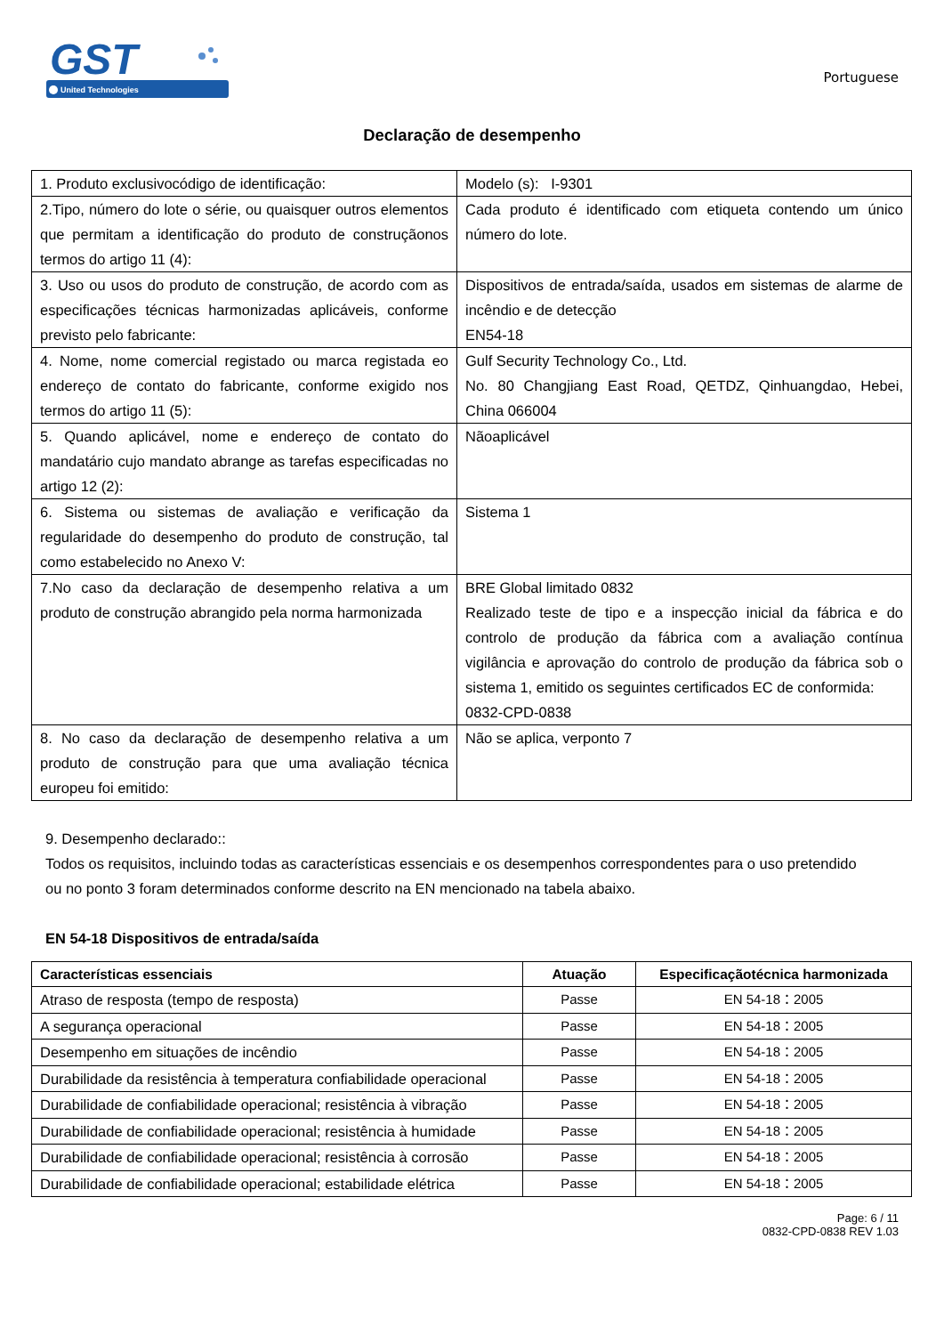GST
United Technologies
Portuguese
Declaração de desempenho
| 1. Produto exclusivocódigo de identificação: | Modelo (s): I-9301 |
| 2.Tipo, número do lote o série, ou quaisquer outros elementos que permitam a identificação do produto de construçãonos termos do artigo 11 (4): | Cada produto é identificado com etiqueta contendo um único número do lote. |
| 3. Uso ou usos do produto de construção, de acordo com as especificações técnicas harmonizadas aplicáveis, conforme previsto pelo fabricante: | Dispositivos de entrada/saída, usados em sistemas de alarme de incêndio e de detecção EN54-18 |
| 4. Nome, nome comercial registado ou marca registada eo endereço de contato do fabricante, conforme exigido nos termos do artigo 11 (5): | Gulf Security Technology Co., Ltd. No. 80 Changjiang East Road, QETDZ, Qinhuangdao, Hebei, China 066004 |
| 5. Quando aplicável, nome e endereço de contato do mandatário cujo mandato abrange as tarefas especificadas no artigo 12 (2): | Nãoaplicável |
| 6. Sistema ou sistemas de avaliação e verificação da regularidade do desempenho do produto de construção, tal como estabelecido no Anexo V: | Sistema 1 |
| 7.No caso da declaração de desempenho relativa a um produto de construção abrangido pela norma harmonizada | BRE Global limitado 0832 Realizado teste de tipo e a inspecção inicial da fábrica e do controlo de produção da fábrica com a avaliação contínua vigilância e aprovação do controlo de produção da fábrica sob o sistema 1, emitido os seguintes certificados EC de conformida: 0832-CPD-0838 |
| 8. No caso da declaração de desempenho relativa a um produto de construção para que uma avaliação técnica europeu foi emitido: | Não se aplica, verponto 7 |
9. Desempenho declarado::
Todos os requisitos, incluindo todas as características essenciais e os desempenhos correspondentes para o uso pretendido ou no ponto 3 foram determinados conforme descrito na EN mencionado na tabela abaixo.
EN 54-18 Dispositivos de entrada/saída
| Características essenciais | Atuação | Especificaçãotécnica harmonizada |
| --- | --- | --- |
| Atraso de resposta (tempo de resposta) | Passe | EN 54-18：2005 |
| A segurança operacional | Passe | EN 54-18：2005 |
| Desempenho em situações de incêndio | Passe | EN 54-18：2005 |
| Durabilidade da resistência à temperatura confiabilidade operacional | Passe | EN 54-18：2005 |
| Durabilidade de confiabilidade operacional; resistência à vibração | Passe | EN 54-18：2005 |
| Durabilidade de confiabilidade operacional; resistência à humidade | Passe | EN 54-18：2005 |
| Durabilidade de confiabilidade operacional; resistência à corrosão | Passe | EN 54-18：2005 |
| Durabilidade de confiabilidade operacional; estabilidade elétrica | Passe | EN 54-18：2005 |
Page: 6 / 11
0832-CPD-0838 REV 1.03